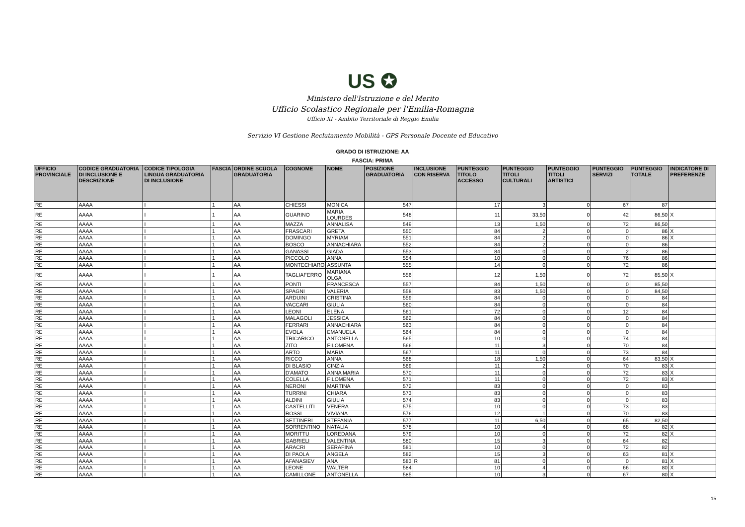US ✪
Ministero dell'Istruzione e del Merito
Ufficio Scolastico Regionale per l'Emilia-Romagna
Ufficio XI - Ambito Territoriale di Reggio Emilia
Servizio VI Gestione Reclutamento Mobilità - GPS Personale Docente ed Educativo
GRADO DI ISTRUZIONE: AA
FASCIA: PRIMA
| UFFICIO PROVINCIALE | CODICE GRADUATORIA DI INCLUSIONE E DESCRIZIONE | CODICE TIPOLOGIA LINGUA GRADUATORIA DI INCLUSIONE | FASCIA | ORDINE SCUOLA GRADUATORIA | COGNOME | NOME | POSIZIONE GRADUATORIA | INCLUSIONE CON RISERVA | PUNTEGGIO TITOLO ACCESSO | PUNTEGGIO TITOLI CULTURALI | PUNTEGGIO TITOLI ARTISTICI | PUNTEGGIO SERVIZI | PUNTEGGIO TOTALE | INDICATORE DI PREFERENZE |
| --- | --- | --- | --- | --- | --- | --- | --- | --- | --- | --- | --- | --- | --- | --- |
| RE | AAAA | I | 1 | AA | CHIESSI | MONICA | 547 | | 17 | 3 | 0 | 67 | 87 | |
| RE | AAAA | I | 1 | AA | GUARINO | MARIA LOURDES | 548 | | 11 | 33,50 | 0 | 42 | 86,50 | X |
| RE | AAAA | I | 1 | AA | MAZZA | ANNALISA | 549 | | 13 | 1,50 | 0 | 72 | 86,50 | |
| RE | AAAA | I | 1 | AA | FRASCARI | GRETA | 550 | | 84 | 2 | 0 | 0 | 86 | X |
| RE | AAAA | I | 1 | AA | DOMINGO | MYRIAM | 551 | | 84 | 2 | 0 | 0 | 86 | X |
| RE | AAAA | I | 1 | AA | BOSCO | ANNACHIARA | 552 | | 84 | 2 | 0 | 0 | 86 | |
| RE | AAAA | I | 1 | AA | GANASSI | GIADA | 553 | | 84 | 0 | 0 | 2 | 86 | |
| RE | AAAA | I | 1 | AA | PICCOLO | ANNA | 554 | | 10 | 0 | 0 | 76 | 86 | |
| RE | AAAA | I | 1 | AA | MONTECHIARO | ASSUNTA | 555 | | 14 | 0 | 0 | 72 | 86 | |
| RE | AAAA | I | 1 | AA | TAGLIAFERRO | MARIANA OLGA | 556 | | 12 | 1,50 | 0 | 72 | 85,50 | X |
| RE | AAAA | I | 1 | AA | PONTI | FRANCESCA | 557 | | 84 | 1,50 | 0 | 0 | 85,50 | |
| RE | AAAA | I | 1 | AA | SPAGNI | VALERIA | 558 | | 83 | 1,50 | 0 | 0 | 84,50 | |
| RE | AAAA | I | 1 | AA | ARDUINI | CRISTINA | 559 | | 84 | 0 | 0 | 0 | 84 | |
| RE | AAAA | I | 1 | AA | VACCARI | GIULIA | 560 | | 84 | 0 | 0 | 0 | 84 | |
| RE | AAAA | I | 1 | AA | LEONI | ELENA | 561 | | 72 | 0 | 0 | 12 | 84 | |
| RE | AAAA | I | 1 | AA | MALAGOLI | JESSICA | 562 | | 84 | 0 | 0 | 0 | 84 | |
| RE | AAAA | I | 1 | AA | FERRARI | ANNACHIARA | 563 | | 84 | 0 | 0 | 0 | 84 | |
| RE | AAAA | I | 1 | AA | EVOLA | EMANUELA | 564 | | 84 | 0 | 0 | 0 | 84 | |
| RE | AAAA | I | 1 | AA | TRICARICO | ANTONELLA | 565 | | 10 | 0 | 0 | 74 | 84 | |
| RE | AAAA | I | 1 | AA | ZITO | FILOMENA | 566 | | 11 | 3 | 0 | 70 | 84 | |
| RE | AAAA | I | 1 | AA | ARTO | MARIA | 567 | | 11 | 0 | 0 | 73 | 84 | |
| RE | AAAA | I | 1 | AA | RICCO | ANNA | 568 | | 18 | 1,50 | 0 | 64 | 83,50 | X |
| RE | AAAA | I | 1 | AA | DI BLASIO | CINZIA | 569 | | 11 | 2 | 0 | 70 | 83 | X |
| RE | AAAA | I | 1 | AA | D'AMATO | ANNA MARIA | 570 | | 11 | 0 | 0 | 72 | 83 | X |
| RE | AAAA | I | 1 | AA | COLELLA | FILOMENA | 571 | | 11 | 0 | 0 | 72 | 83 | X |
| RE | AAAA | I | 1 | AA | NERONI | MARTINA | 572 | | 83 | 0 | 0 | 0 | 83 | |
| RE | AAAA | I | 1 | AA | TURRINI | CHIARA | 573 | | 83 | 0 | 0 | 0 | 83 | |
| RE | AAAA | I | 1 | AA | ALDINI | GIULIA | 574 | | 83 | 0 | 0 | 0 | 83 | |
| RE | AAAA | I | 1 | AA | CASTELLITI | VENERA | 575 | | 10 | 0 | 0 | 73 | 83 | |
| RE | AAAA | I | 1 | AA | ROSSI | VIVIANA | 576 | | 12 | 1 | 0 | 70 | 83 | |
| RE | AAAA | I | 1 | AA | SETTINERI | STEFANIA | 577 | | 11 | 6,50 | 0 | 65 | 82,50 | |
| RE | AAAA | I | 1 | AA | SORRENTINO | NATALIA | 578 | | 10 | 4 | 0 | 68 | 82 | X |
| RE | AAAA | I | 1 | AA | MORITTU | LOREDANA | 579 | | 10 | 0 | 0 | 72 | 82 | X |
| RE | AAAA | I | 1 | AA | GABRIELI | VALENTINA | 580 | | 15 | 3 | 0 | 64 | 82 | |
| RE | AAAA | I | 1 | AA | ARACRI | SERAFINA | 581 | | 10 | 0 | 0 | 72 | 82 | |
| RE | AAAA | I | 1 | AA | DI PAOLA | ANGELA | 582 | | 15 | 3 | 0 | 63 | 81 | X |
| RE | AAAA | I | 1 | AA | AFANASIEV | ANA | 583 | R | 81 | 0 | 0 | 0 | 81 | X |
| RE | AAAA | I | 1 | AA | LEONE | WALTER | 584 | | 10 | 4 | 0 | 66 | 80 | X |
| RE | AAAA | I | 1 | AA | CAMILLONE | ANTONELLA | 585 | | 10 | 3 | 0 | 67 | 80 | X |
15